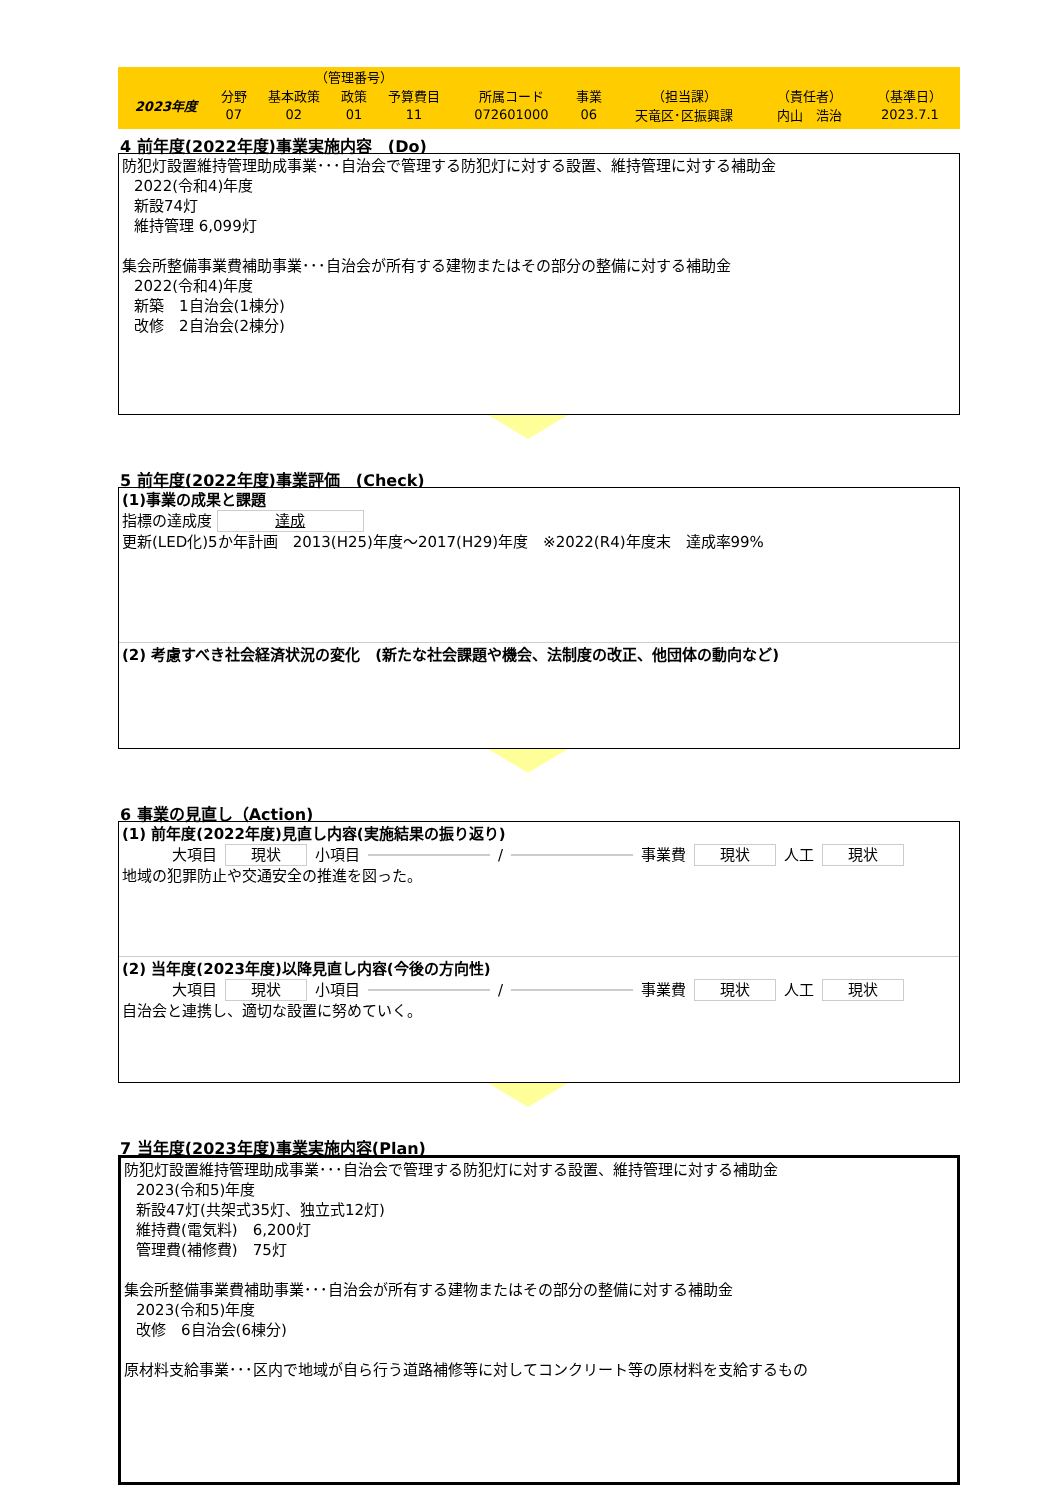| | | （管理番号） | | | | | | | |
| 2023年度 | 分野 | 基本政策 | 政策 | 予算費目 | 所属コード | 事業 | （担当課） | （責任者） | （基準日） |
| | 07 | 02 | 01 | 11 | 072601000 | 06 | 天竜区･区振興課 | 内山 浩治 | 2023.7.1 |
4 前年度(2022年度)事業実施内容　(Do)
防犯灯設置維持管理助成事業･･･自治会で管理する防犯灯に対する設置、維持管理に対する補助金
2022(令和4)年度
新設74灯
維持管理 6,099灯
集会所整備事業費補助事業･･･自治会が所有する建物またはその部分の整備に対する補助金
2022(令和4)年度
新築　1自治会(1棟分)
改修　2自治会(2棟分)
5 前年度(2022年度)事業評価　(Check)
(1)事業の成果と課題
指標の達成度 達成
更新(LED化)5か年計画　2013(H25)年度～2017(H29)年度　※2022(R4)年度末　達成率99%
(2) 考慮すべき社会経済状況の変化　(新たな社会課題や機会、法制度の改正、他団体の動向など)
6 事業の見直し（Action)
(1) 前年度(2022年度)見直し内容(実施結果の振り返り)
大項目 現状 小項目 / 事業費 現状 人工 現状
地域の犯罪防止や交通安全の推進を図った。
(2) 当年度(2023年度)以降見直し内容(今後の方向性)
大項目 現状 小項目 / 事業費 現状 人工 現状
自治会と連携し、適切な設置に努めていく。
7 当年度(2023年度)事業実施内容(Plan)
防犯灯設置維持管理助成事業･･･自治会で管理する防犯灯に対する設置、維持管理に対する補助金
2023(令和5)年度
新設47灯(共架式35灯、独立式12灯)
維持費(電気料)　6,200灯
管理費(補修費)　75灯
集会所整備事業費補助事業･･･自治会が所有する建物またはその部分の整備に対する補助金
2023(令和5)年度
改修　6自治会(6棟分)
原材料支給事業･･･区内で地域が自ら行う道路補修等に対してコンクリート等の原材料を支給するもの